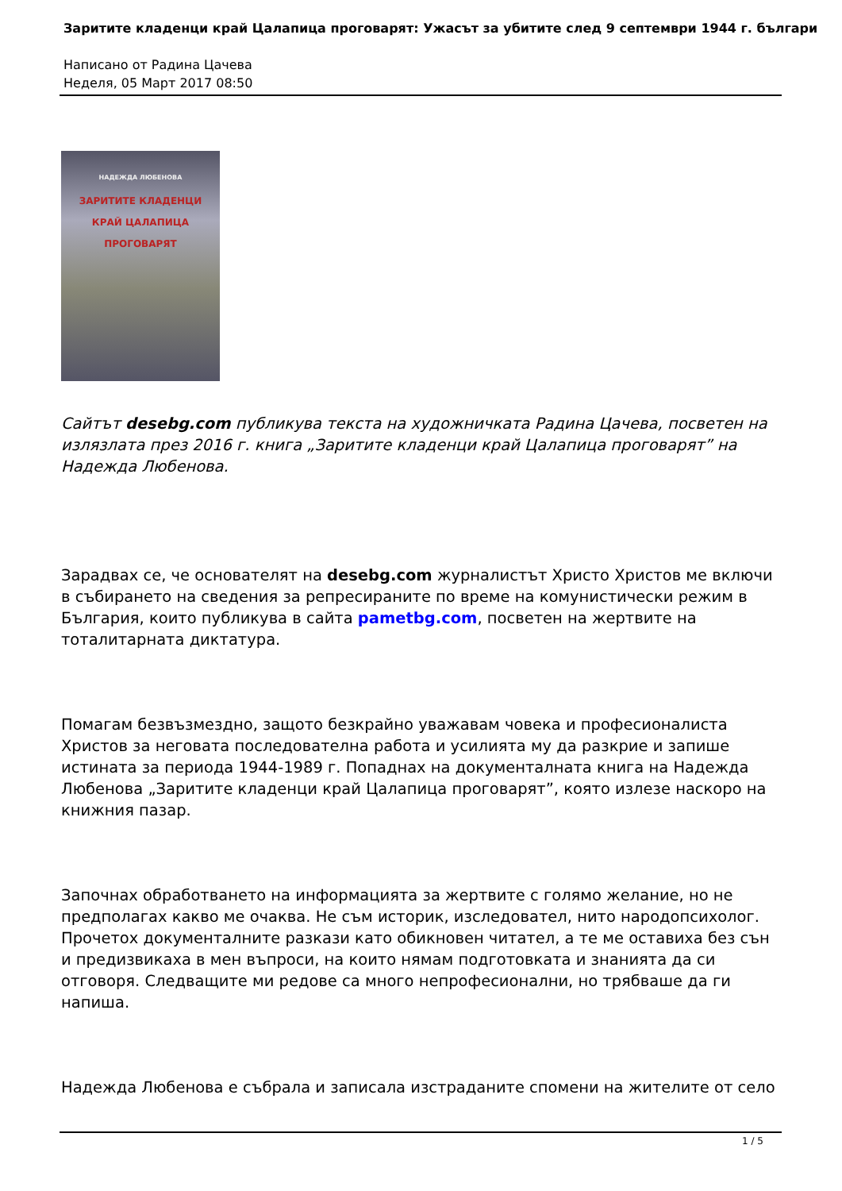Заритите кладенци край Цалапица проговарят: Ужасът за убитите след 9 септември 1944 г. българи
Написано от Радина Цачева
Неделя, 05 Март 2017 08:50
НАДЕЖДА ЛЮБЕНОВА
ЗАРИТИТЕ КЛАДЕНЦИ КРАЙ ЦАЛАПИЦА ПРОГОВАРЯТ
Сайтът desebg.com публикува текста на художничката Радина Цачева, посветен на излязлата през 2016 г. книга „Заритите кладенци край Цалапица проговарят” на Надежда Любенова.
Зарадвах се, че основателят на desebg.com журналистът Христо Христов ме включи в събирането на сведения за репресираните по време на комунистически режим в България, които публикува в сайта pametbg.com, посветен на жертвите на тоталитарната диктатура.
Помагам безвъзмездно, защото безкрайно уважавам човека и професионалиста Христов за неговата последователна работа и усилията му да разкрие и запише истината за периода 1944-1989 г. Попаднах на документалната книга на Надежда Любенова „Заритите кладенци край Цалапица проговарят”, която излезе наскоро на книжния пазар.
Започнах обработването на информацията за жертвите с голямо желание, но не предполагах какво ме очаква. Не съм историк, изследовател, нито народопсихолог. Прочетох документалните разкази като обикновен читател, а те ме оставиха без сън и предизвикаха в мен въпроси, на които нямам подготовката и знанията да си отговоря. Следващите ми редове са много непрофесионални, но трябваше да ги напиша.
Надежда Любенова е събрала и записала изстраданите спомени на жителите от село
1 / 5